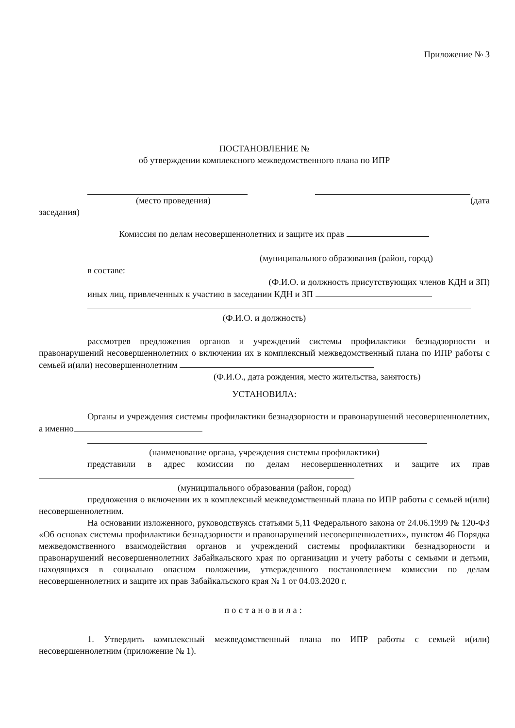Приложение № 3
ПОСТАНОВЛЕНИЕ №
об утверждении комплексного межведомственного плана по ИПР
(место проведения) (дата
заседания)
Комиссия по делам несовершеннолетних и защите их прав
(муниципального образования (район, город)
в составе:
(Ф.И.О. и должность присутствующих членов КДН и ЗП)
иных лиц, привлеченных к участию в заседании КДН и ЗП
(Ф.И.О. и должность)
рассмотрев предложения органов и учреждений системы профилактики безнадзорности и правонарушений несовершеннолетних о включении их в комплексный межведомственный плана по ИПР работы с семьей и(или) несовершеннолетним
(Ф.И.О., дата рождения, место жительства, занятость)
УСТАНОВИЛА:
Органы и учреждения системы профилактики безнадзорности и правонарушений несовершеннолетних, а именно
(наименование органа, учреждения системы профилактики)
представили в адрес комиссии по делам несовершеннолетних и защите их прав
(муниципального образования (район, город)
предложения о включении их в комплексный межведомственный плана по ИПР работы с семьей и(или) несовершеннолетним.
На основании изложенного, руководствуясь статьями 5,11 Федерального закона от 24.06.1999 № 120-ФЗ «Об основах системы профилактики безнадзорности и правонарушений несовершеннолетних», пунктом 46 Порядка межведомственного взаимодействия органов и учреждений системы профилактики безнадзорности и правонарушений несовершеннолетних Забайкальского края по организации и учету работы с семьями и детьми, находящихся в социально опасном положении, утвержденного постановлением комиссии по делам несовершеннолетних и защите их прав Забайкальского края № 1 от 04.03.2020 г.
постановила:
1. Утвердить комплексный межведомственный плана по ИПР работы с семьей и(или) несовершеннолетним (приложение № 1).